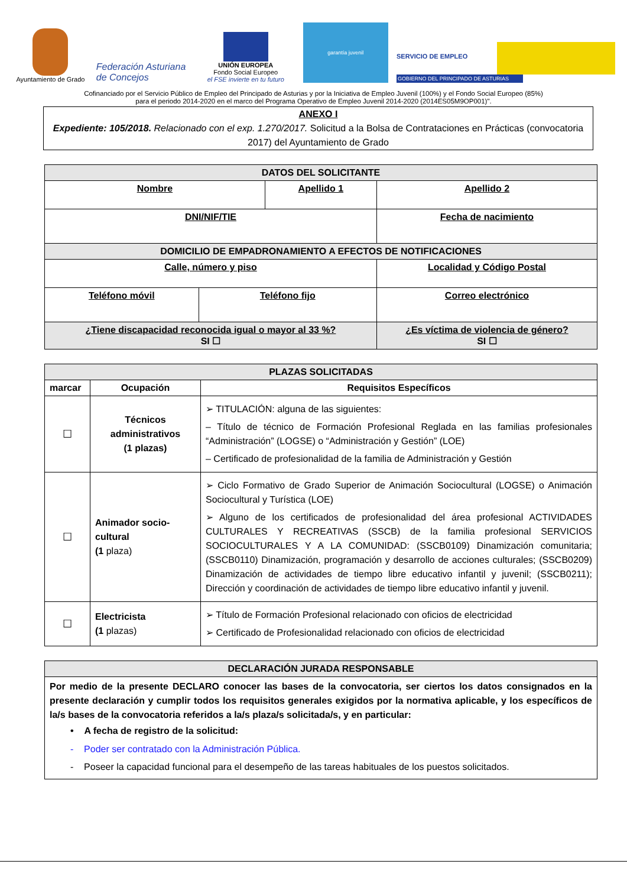Ayuntamiento de Grado
Federación Asturiana de Concejos
UNIÓN EUROPEA
Fondo Social Europeo
el FSE invierte en tu futuro
garantía juvenil
SERVICIO DE EMPLEO
GOBIERNO DEL PRINCIPADO DE ASTURIAS
Cofinanciado por el Servicio Público de Empleo del Principado de Asturias y por la Iniciativa de Empleo Juvenil (100%) y el Fondo Social Europeo (85%)
para el periodo 2014-2020 en el marco del Programa Operativo de Empleo Juvenil 2014-2020 (2014ES05M9OP001)".
ANEXO I
Expediente: 105/2018. Relacionado con el exp. 1.270/2017. Solicitud a la Bolsa de Contrataciones en Prácticas (convocatoria 2017) del Ayuntamiento de Grado
| DATOS DEL SOLICITANTE | | | | |
| Nombre | | Apellido 1 | | Apellido 2 |
| DNI/NIF/TIE | | | Fecha de nacimiento | |
| DOMICILIO DE EMPADRONAMIENTO A EFECTOS DE NOTIFICACIONES | | | | |
| Calle, número y piso | | | | Localidad y Código Postal |
| Teléfono móvil | Teléfono fijo | | Correo electrónico | |
| ¿Tiene discapacidad reconocida igual o mayor al 33 %? SI ☐ | | | ¿Es víctima de violencia de género? SI ☐ | |
| PLAZAS SOLICITADAS | | |
| marcar | Ocupación | Requisitos Específicos |
| ☐ | Técnicos administrativos (1 plazas) | ➢ TITULACIÓN: alguna de las siguientes: – Título de técnico de Formación Profesional Reglada en las familias profesionales “Administración” (LOGSE) o “Administración y Gestión” (LOE) – Certificado de profesionalidad de la familia de Administración y Gestión |
| ☐ | Animador socio-cultural (1 plaza) | ➢ Ciclo Formativo de Grado Superior de Animación Sociocultural (LOGSE) o Animación Sociocultural y Turística (LOE) ➢ Alguno de los certificados de profesionalidad del área profesional ACTIVIDADES CULTURALES Y RECREATIVAS (SSCB) de la familia profesional SERVICIOS SOCIOCULTURALES Y A LA COMUNIDAD: (SSCB0109) Dinamización comunitaria; (SSCB0110) Dinamización, programación y desarrollo de acciones culturales; (SSCB0209) Dinamización de actividades de tiempo libre educativo infantil y juvenil; (SSCB0211); Dirección y coordinación de actividades de tiempo libre educativo infantil y juvenil. |
| ☐ | Electricista (1 plazas) | ➢ Título de Formación Profesional relacionado con oficios de electricidad ➢ Certificado de Profesionalidad relacionado con oficios de electricidad |
| DECLARACIÓN JURADA RESPONSABLE |
| Por medio de la presente DECLARO conocer las bases de la convocatoria, ser ciertos los datos consignados en la presente declaración y cumplir todos los requisitos generales exigidos por la normativa aplicable, y los específicos de la/s bases de la convocatoria referidos a la/s plaza/s solicitada/s, y en particular: • A fecha de registro de la solicitud: - Poder ser contratado con la Administración Pública. - Poseer la capacidad funcional para el desempeño de las tareas habituales de los puestos solicitados. |